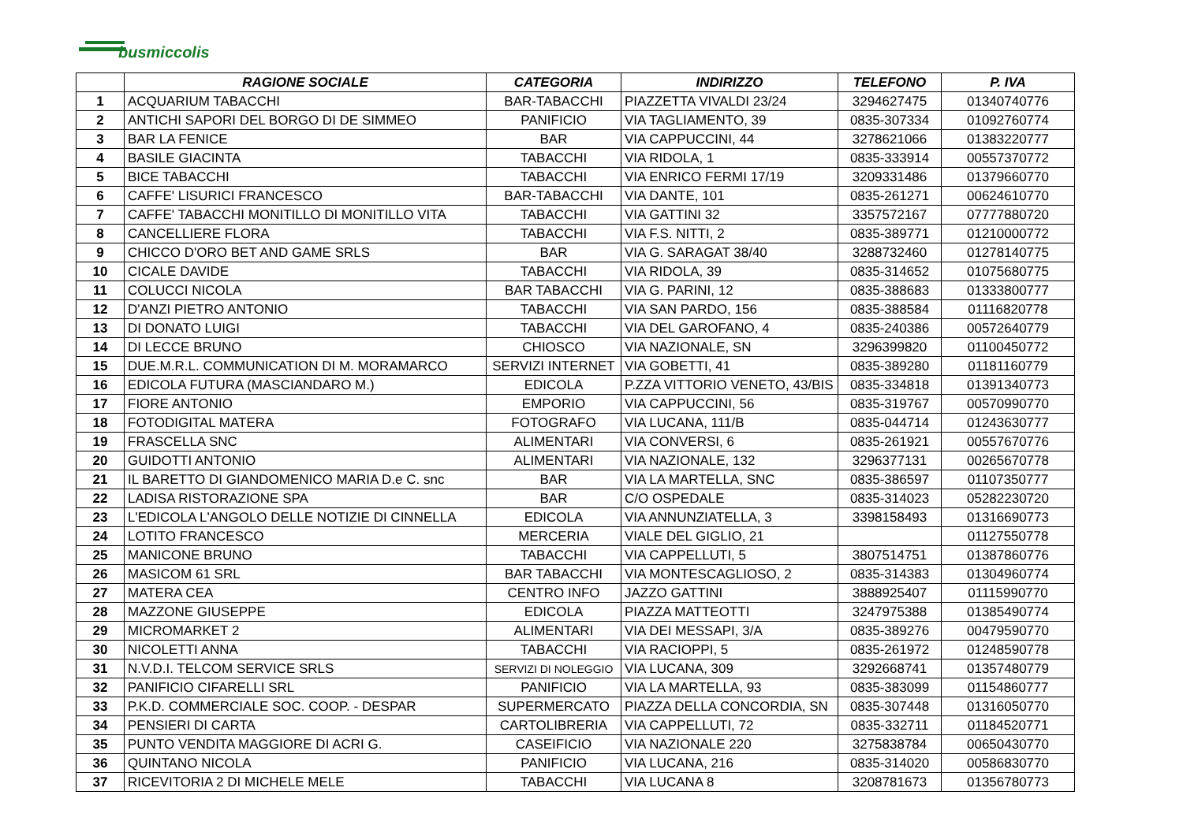busmiccolis
| | RAGIONE SOCIALE | CATEGORIA | INDIRIZZO | TELEFONO | P. IVA |
| --- | --- | --- | --- | --- | --- |
| 1 | ACQUARIUM TABACCHI | BAR-TABACCHI | PIAZZETTA VIVALDI 23/24 | 3294627475 | 01340740776 |
| 2 | ANTICHI SAPORI DEL BORGO DI DE SIMMEO | PANIFICIO | VIA TAGLIAMENTO, 39 | 0835-307334 | 01092760774 |
| 3 | BAR LA FENICE | BAR | VIA CAPPUCCINI, 44 | 3278621066 | 01383220777 |
| 4 | BASILE GIACINTA | TABACCHI | VIA RIDOLA, 1 | 0835-333914 | 00557370772 |
| 5 | BICE TABACCHI | TABACCHI | VIA ENRICO FERMI 17/19 | 3209331486 | 01379660770 |
| 6 | CAFFE' LISURICI FRANCESCO | BAR-TABACCHI | VIA DANTE, 101 | 0835-261271 | 00624610770 |
| 7 | CAFFE' TABACCHI MONITILLO DI MONITILLO VITA | TABACCHI | VIA GATTINI 32 | 3357572167 | 07777880720 |
| 8 | CANCELLIERE FLORA | TABACCHI | VIA F.S. NITTI, 2 | 0835-389771 | 01210000772 |
| 9 | CHICCO D'ORO BET AND GAME SRLS | BAR | VIA G. SARAGAT 38/40 | 3288732460 | 01278140775 |
| 10 | CICALE DAVIDE | TABACCHI | VIA RIDOLA, 39 | 0835-314652 | 01075680775 |
| 11 | COLUCCI NICOLA | BAR TABACCHI | VIA G. PARINI, 12 | 0835-388683 | 01333800777 |
| 12 | D'ANZI PIETRO ANTONIO | TABACCHI | VIA SAN PARDO, 156 | 0835-388584 | 01116820778 |
| 13 | DI DONATO LUIGI | TABACCHI | VIA DEL GAROFANO, 4 | 0835-240386 | 00572640779 |
| 14 | DI LECCE BRUNO | CHIOSCO | VIA NAZIONALE, SN | 3296399820 | 01100450772 |
| 15 | DUE.M.R.L. COMMUNICATION DI M. MORAMARCO | SERVIZI INTERNET | VIA GOBETTI, 41 | 0835-389280 | 01181160779 |
| 16 | EDICOLA FUTURA (MASCIANDARO M.) | EDICOLA | P.ZZA VITTORIO VENETO, 43/BIS | 0835-334818 | 01391340773 |
| 17 | FIORE ANTONIO | EMPORIO | VIA CAPPUCCINI, 56 | 0835-319767 | 00570990770 |
| 18 | FOTODIGITAL MATERA | FOTOGRAFO | VIA LUCANA, 111/B | 0835-044714 | 01243630777 |
| 19 | FRASCELLA SNC | ALIMENTARI | VIA CONVERSI, 6 | 0835-261921 | 00557670776 |
| 20 | GUIDOTTI ANTONIO | ALIMENTARI | VIA NAZIONALE, 132 | 3296377131 | 00265670778 |
| 21 | IL BARETTO DI GIANDOMENICO MARIA D.e C. snc | BAR | VIA LA MARTELLA, SNC | 0835-386597 | 01107350777 |
| 22 | LADISA RISTORAZIONE SPA | BAR | C/O OSPEDALE | 0835-314023 | 05282230720 |
| 23 | L'EDICOLA L'ANGOLO DELLE NOTIZIE DI CINNELLA | EDICOLA | VIA ANNUNZIATELLA, 3 | 3398158493 | 01316690773 |
| 24 | LOTITO FRANCESCO | MERCERIA | VIALE DEL GIGLIO, 21 | | 01127550778 |
| 25 | MANICONE BRUNO | TABACCHI | VIA CAPPELLUTI, 5 | 3807514751 | 01387860776 |
| 26 | MASICOM 61 SRL | BAR TABACCHI | VIA MONTESCAGLIOSO, 2 | 0835-314383 | 01304960774 |
| 27 | MATERA CEA | CENTRO INFO | JAZZO GATTINI | 3888925407 | 01115990770 |
| 28 | MAZZONE GIUSEPPE | EDICOLA | PIAZZA MATTEOTTI | 3247975388 | 01385490774 |
| 29 | MICROMARKET 2 | ALIMENTARI | VIA DEI MESSAPI, 3/A | 0835-389276 | 00479590770 |
| 30 | NICOLETTI ANNA | TABACCHI | VIA RACIOPPI, 5 | 0835-261972 | 01248590778 |
| 31 | N.V.D.I. TELCOM SERVICE SRLS | SERVIZI DI NOLEGGIO | VIA LUCANA, 309 | 3292668741 | 01357480779 |
| 32 | PANIFICIO CIFARELLI SRL | PANIFICIO | VIA LA MARTELLA, 93 | 0835-383099 | 01154860777 |
| 33 | P.K.D. COMMERCIALE SOC. COOP. - DESPAR | SUPERMERCATO | PIAZZA DELLA CONCORDIA, SN | 0835-307448 | 01316050770 |
| 34 | PENSIERI DI CARTA | CARTOLIBRERIA | VIA CAPPELLUTI, 72 | 0835-332711 | 01184520771 |
| 35 | PUNTO VENDITA MAGGIORE DI ACRI G. | CASEIFICIO | VIA NAZIONALE 220 | 3275838784 | 00650430770 |
| 36 | QUINTANO NICOLA | PANIFICIO | VIA LUCANA, 216 | 0835-314020 | 00586830770 |
| 37 | RICEVITORIA 2 DI MICHELE MELE | TABACCHI | VIA LUCANA 8 | 3208781673 | 01356780773 |